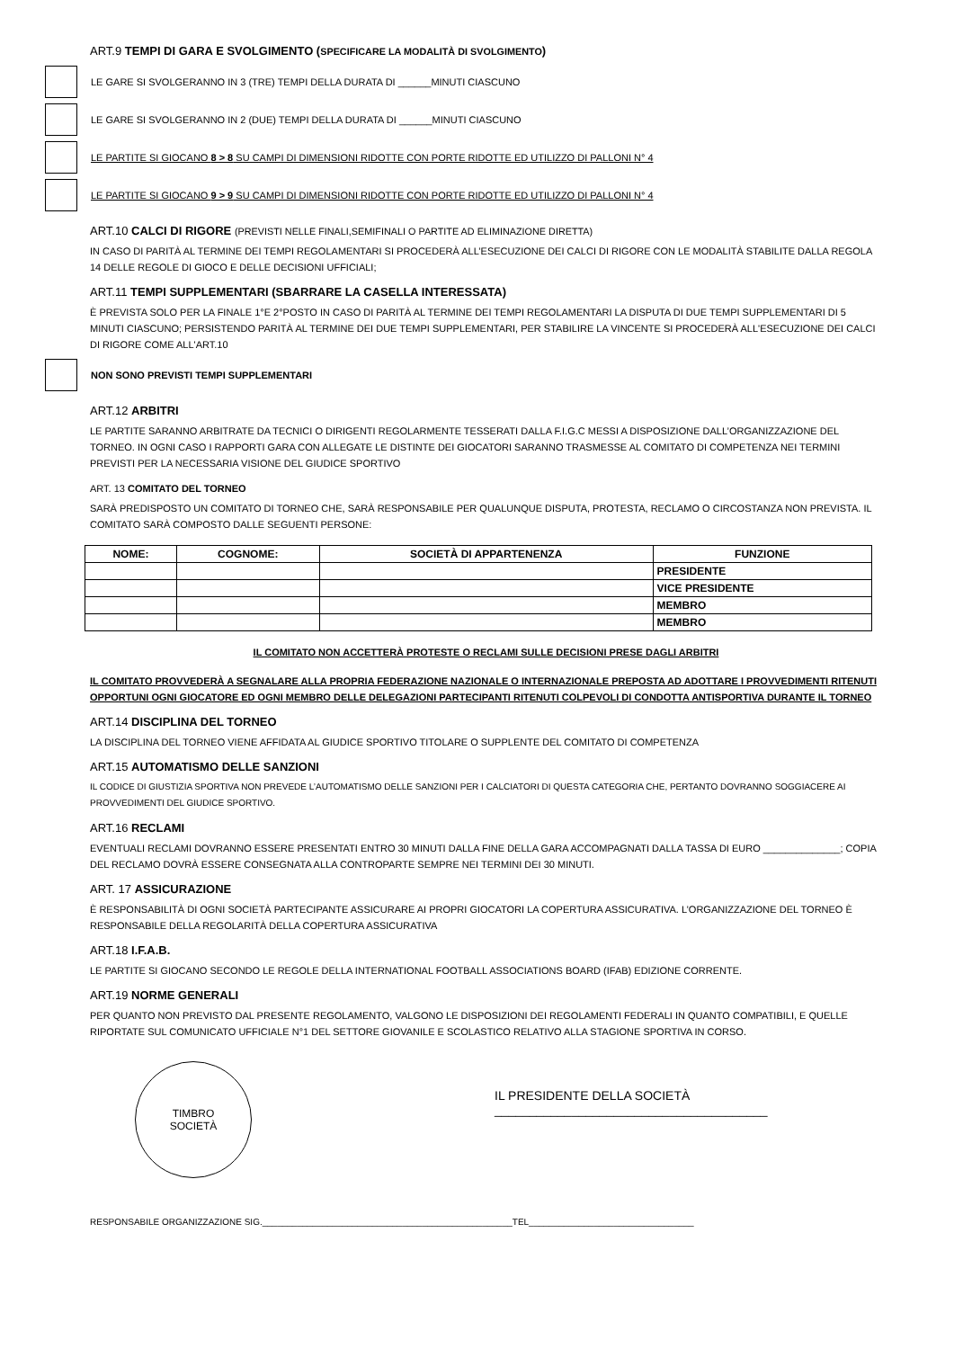ART.9 TEMPI DI GARA E SVOLGIMENTO (SPECIFICARE LA MODALITÀ DI SVOLGIMENTO)
LE GARE SI SVOLGERANNO IN 3 (TRE) TEMPI DELLA DURATA DI ______MINUTI CIASCUNO
LE GARE SI SVOLGERANNO IN 2 (DUE) TEMPI DELLA DURATA DI ______MINUTI CIASCUNO
LE PARTITE SI GIOCANO 8 > 8 SU CAMPI DI DIMENSIONI RIDOTTE CON PORTE RIDOTTE ED UTILIZZO DI PALLONI N° 4
LE PARTITE SI GIOCANO 9 > 9 SU CAMPI DI DIMENSIONI RIDOTTE CON PORTE RIDOTTE ED UTILIZZO DI PALLONI N° 4
ART.10 CALCI DI RIGORE (PREVISTI NELLE FINALI,SEMIFINALI O PARTITE AD ELIMINAZIONE DIRETTA)
IN CASO DI PARITÀ AL TERMINE DEI TEMPI REGOLAMENTARI SI PROCEDERÀ ALL’ESECUZIONE DEI CALCI DI RIGORE CON LE MODALITÀ STABILITE DALLA REGOLA 14 DELLE REGOLE DI GIOCO E DELLE DECISIONI UFFICIALI;
ART.11 TEMPI SUPPLEMENTARI (SBARRARE LA CASELLA INTERESSATA)
È PREVISTA SOLO PER LA FINALE 1°E 2°POSTO IN CASO DI PARITÀ AL TERMINE DEI TEMPI REGOLAMENTARI LA DISPUTA DI DUE TEMPI SUPPLEMENTARI DI 5 MINUTI CIASCUNO; PERSISTENDO PARITÀ AL TERMINE DEI DUE TEMPI SUPPLEMENTARI, PER STABILIRE LA VINCENTE SI PROCEDERÀ ALL'ESECUZIONE DEI CALCI DI RIGORE COME ALL'ART.10
NON SONO PREVISTI TEMPI SUPPLEMENTARI
ART.12 ARBITRI
LE PARTITE SARANNO ARBITRATE DA TECNICI O DIRIGENTI REGOLARMENTE TESSERATI DALLA F.I.G.C MESSI A DISPOSIZIONE DALL’ORGANIZZAZIONE DEL TORNEO. IN OGNI CASO I RAPPORTI GARA CON ALLEGATE LE DISTINTE DEI GIOCATORI SARANNO TRASMESSE AL COMITATO DI COMPETENZA NEI TERMINI PREVISTI PER LA NECESSARIA VISIONE DEL GIUDICE SPORTIVO
ART. 13 COMITATO DEL TORNEO
SARÀ PREDISPOSTO UN COMITATO DI TORNEO CHE, SARÀ RESPONSABILE PER QUALUNQUE DISPUTA, PROTESTA, RECLAMO O CIRCOSTANZA NON PREVISTA. IL COMITATO SARÀ COMPOSTO DALLE SEGUENTI PERSONE:
| NOME: | COGNOME: | SOCIETÀ DI APPARTENENZA | FUNZIONE |
| --- | --- | --- | --- |
| | | | PRESIDENTE |
| | | | VICE PRESIDENTE |
| | | | MEMBRO |
| | | | MEMBRO |
IL COMITATO NON ACCETTERÀ PROTESTE O RECLAMI SULLE DECISIONI PRESE DAGLI ARBITRI
IL COMITATO PROVVEDERÀ A SEGNALARE ALLA PROPRIA FEDERAZIONE NAZIONALE O INTERNAZIONALE PREPOSTA AD ADOTTARE I PROVVEDIMENTI RITENUTI OPPORTUNI OGNI GIOCATORE ED OGNI MEMBRO DELLE DELEGAZIONI PARTECIPANTI RITENUTI COLPEVOLI DI CONDOTTA ANTISPORTIVA DURANTE IL TORNEO
ART.14 DISCIPLINA DEL TORNEO
LA DISCIPLINA DEL TORNEO VIENE AFFIDATA AL GIUDICE SPORTIVO TITOLARE O SUPPLENTE DEL COMITATO DI COMPETENZA
ART.15 AUTOMATISMO DELLE SANZIONI
IL CODICE DI GIUSTIZIA SPORTIVA NON PREVEDE L’AUTOMATISMO DELLE SANZIONI PER I CALCIATORI DI QUESTA CATEGORIA CHE, PERTANTO DOVRANNO SOGGIACERE AI PROVVEDIMENTI DEL GIUDICE SPORTIVO.
ART.16 RECLAMI
EVENTUALI RECLAMI DOVRANNO ESSERE PRESENTATI ENTRO 30 MINUTI DALLA FINE DELLA GARA ACCOMPAGNATI DALLA TASSA DI EURO ______________; COPIA DEL RECLAMO DOVRÀ ESSERE CONSEGNATA ALLA CONTROPARTE SEMPRE NEI TERMINI DEI 30 MINUTI.
ART. 17 ASSICURAZIONE
È RESPONSABILITÀ DI OGNI SOCIETÀ PARTECIPANTE ASSICURARE AI PROPRI GIOCATORI LA COPERTURA ASSICURATIVA. L’ORGANIZZAZIONE DEL TORNEO È RESPONSABILE DELLA REGOLARITÀ DELLA COPERTURA ASSICURATIVA
ART.18 I.F.A.B.
LE PARTITE SI GIOCANO SECONDO LE REGOLE DELLA INTERNATIONAL FOOTBALL ASSOCIATIONS BOARD (IFAB) EDIZIONE CORRENTE.
ART.19 NORME GENERALI
PER QUANTO NON PREVISTO DAL PRESENTE REGOLAMENTO, VALGONO LE DISPOSIZIONI DEI REGOLAMENTI FEDERALI IN QUANTO COMPATIBILI, E QUELLE RIPORTATE SUL COMUNICATO UFFICIALE N°1 DEL SETTORE GIOVANILE E SCOLASTICO RELATIVO ALLA STAGIONE SPORTIVA IN CORSO.
TIMBRO
SOCIETÀ
IL PRESIDENTE DELLA SOCIETÀ
_______________________________________
RESPONSABILE ORGANIZZAZIONE SIG.__________________________________________________TEL_________________________________